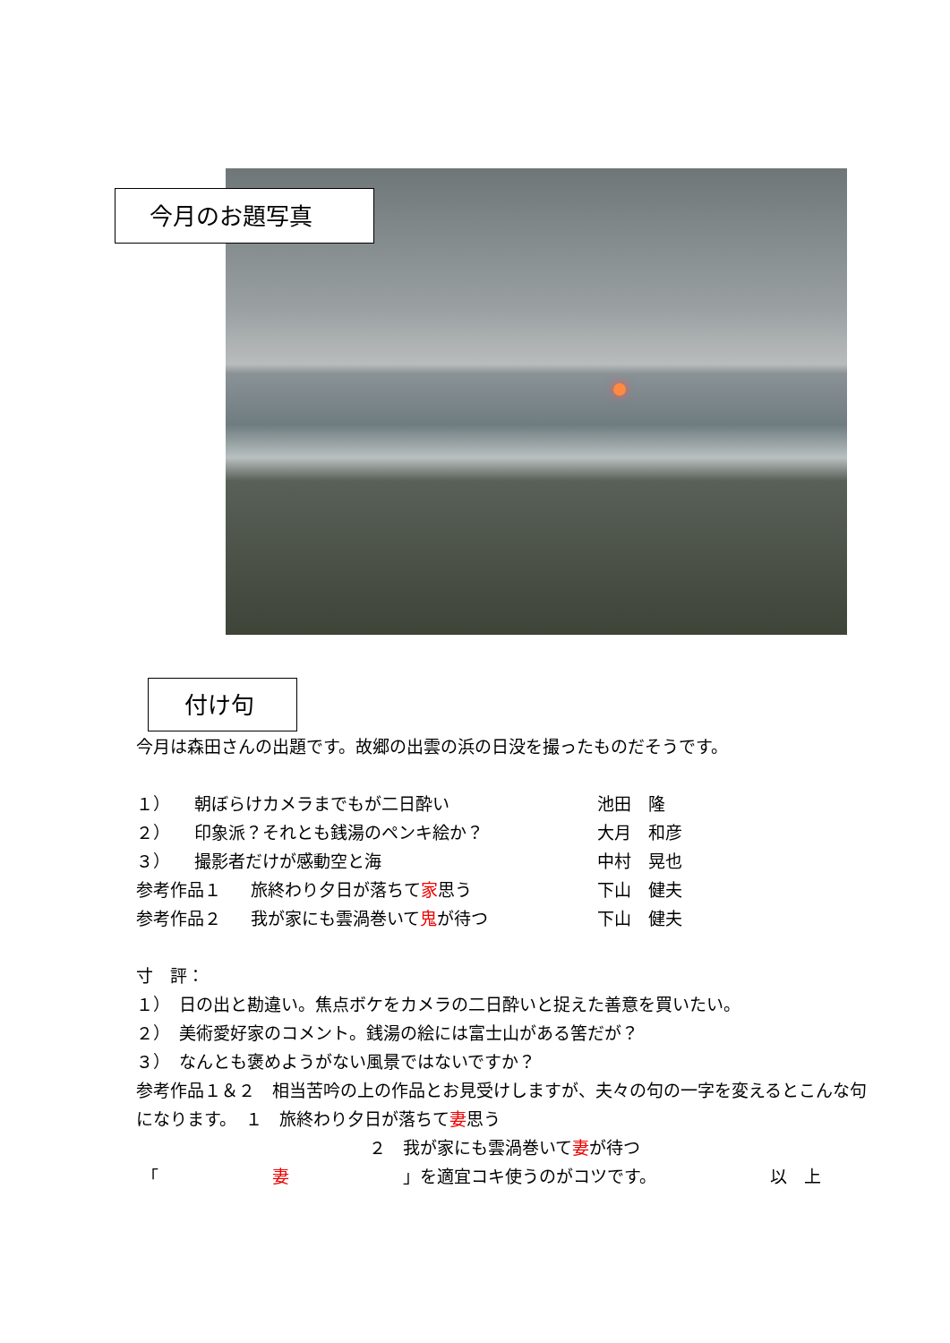今月のお題写真
付け句
今月は森田さんの出題です。故郷の出雲の浜の日没を撮ったものだそうです。
１） 朝ぼらけカメラまでもが二日酔い 池田　隆
２） 印象派？それとも銭湯のペンキ絵か？ 大月　和彦
３） 撮影者だけが感動空と海 中村　晃也
参考作品１ 旅終わり夕日が落ちて家思う 下山　健夫
参考作品２ 我が家にも雲渦巻いて鬼が待つ 下山　健夫
寸　評：
１）　日の出と勘違い。焦点ボケをカメラの二日酔いと捉えた善意を買いたい。
２）　美術愛好家のコメント。銭湯の絵には富士山がある筈だが？
３）　なんとも褒めようがない風景ではないですか？
参考作品１＆２　相当苦吟の上の作品とお見受けしますが、夫々の句の一字を変えるとこんな句になります。　１　旅終わり夕日が落ちて妻思う
２　我が家にも雲渦巻いて妻が待つ
「 妻 」を適宜コキ使うのがコツです。 以　上